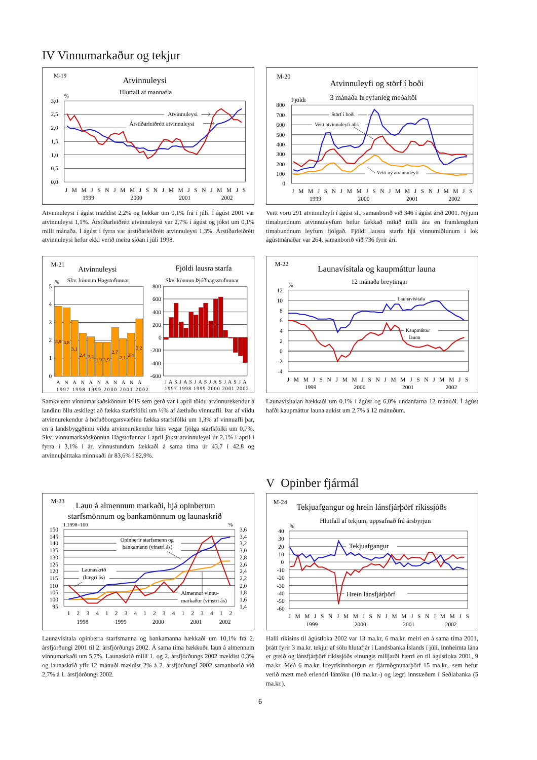IV Vinnumarkaður og tekjur
M-19
Atvinnuleysi
Hlutfall af mannafla
%
3,0
2,5
2,0
1,5
1,0
0,5
0,0
Atvinnuleysi
Árstíðarleiðrétt atvinnuleysi
J M M J S N J M M J S N J M M J S N J M M J S
1999
2000
2001
2002
Atvinnuleysi í ágúst mældist 2,2% og lækkar um 0,1% frá í júlí. Í ágúst 2001 var atvinnuleysi 1,1%. Árstíðarleiðrétt atvinnuleysi var 2,7% í ágúst og jókst um 0,1% milli mánaða. Í ágúst í fyrra var árstíðarleiðrétt atvinnuleysi 1,3%. Árstíðarleiðrétt atvinnuleysi hefur ekki verið meira síðan í júlí 1998.
M-20
Atvinnuleyfi og störf í boði
3 mánaða hreyfanleg meðaltöl
Fjöldi
800
700
600
500
400
300
200
100
0
Störf í boði
Veitt atvinnuleyfi alls
Veitt ný atvinnuleyfi
J M M J S N J M M J S N J M M J S N J M M J S
1999
2000
2001
2002
Veitt voru 291 atvinnuleyfi í ágúst sl., samanborið við 346 í ágúst árið 2001. Nýjum tímabundnum atvinnuleyfum hefur fækkað mikið milli ára en framlengdum tímabundnum leyfum fjölgað. Fjöldi lausra starfa hjá vinnumiðlunum í lok ágústmánaðar var 264, samanborið við 736 fyrir ári.
M-21
Atvinnuleysi
Fjöldi lausra starfa
%
Skv. könnun Hagstofunnar
Skv. könnun Þjóðhagsstofnunar
5
4
3
2
1
0
3,9
3,8
3,1
2,4
2,2
1,9
1,9
2,7
2,1
2,4
3,2
800
600
400
200
0
-200
-400
-600
A N A N A N A N A N A
1997 1998 1999 2000 2001 2002
J A S J A S J A S J A S J A S J A
1997 1998 1999 2000 2001 2002
Samkvæmt vinnumarkaðskönnun ÞHS sem gerð var í apríl töldu atvinnurekendur á landinu öllu æskilegt að fækka starfsfólki um ½% af áætluðu vinnuafli. Þar af vildu atvinnurekendur á höfuðborgarsvæðinu fækka starfsfólki um 1,3% af vinnuafli þar, en á landsbyggðinni vildu atvinnurekendur hins vegar fjölga starfsfólki um 0,7%. Skv. vinnumarkaðskönnun Hagstofunnar í apríl jókst atvinnuleysi úr 2,1% í apríl í fyrra í 3,1% í ár, vinnustundum fækkaði á sama tíma úr 43,7 í 42,8 og atvinnuþátttaka minnkaði úr 83,6% í 82,9%.
M-22
Launavísitala og kaupmáttur launa
12 mánaða breytingar
%
12
10
8
6
4
2
0
-2
-4
Launavísitala
Kaupmáttur
launa
J M M J S N J M M J S N J M M J S N J M M J S
1999
2000
2001
2002
Launavísitalan hækkaði um 0,1% í ágúst og 6,0% undanfarna 12 mánuði. Í ágúst hafði kaupmáttur launa aukist um 2,7% á 12 mánuðum.
V Opinber fjármál
M-23
Laun á almennum markaði, hjá opinberum
starfsmönnum og bankamönnum og launaskrið
1.1998=100
%
150
145
140
135
130
125
120
115
110
105
100
95
3,6
3,4
3,2
3,0
2,8
2,6
2,4
2,2
2,0
1,8
1,6
1,4
Opinberir starfsmenn og
bankamenn (vinstri ás)
Launaskrið
(hægri ás)
Almennur vinnu-
markaður (vinstri ás)
1 2 3 4 1 2 3 4 1 2 3 4 1 2 3 4 1 2
1998
1999
2000
2001
2002
Launavísitala opinberra starfsmanna og bankamanna hækkaði um 10,1% frá 2. ársfjórðungi 2001 til 2. ársfjórðungs 2002. Á sama tíma hækkuðu laun á almennum vinnumarkaði um 5,7%. Launaskrið milli 1. og 2. ársfjórðungs 2002 mældist 0,3% og launaskrið yfir 12 mánuði mældist 2% á 2. ársfjórðungi 2002 samanborið við 2,7% á 1. ársfjórðungi 2002.
M-24
Tekjuafgangur og hrein lánsfjárþörf ríkissjóðs
Hlutfall af tekjum, uppsafnað frá ársbyrjun
%
40
30
20
10
0
-10
-20
-30
-40
-50
-60
Tekjuafgangur
Hrein lánsfjárþörf
J M M J S N J M M J S N J M M J S N J M M J S
1999
2000
2001
2002
Halli ríkisins til ágústloka 2002 var 13 ma.kr, 6 ma.kr. meiri en á sama tíma 2001, þrátt fyrir 3 ma.kr. tekjur af sölu hlutafjár í Landsbanka Íslands í júlí. Innheimta lána er greið og lánsfjárþörf ríkissjóðs einungis milljarði hærri en til ágústloka 2001, 9 ma.kr. Með 6 ma.kr. lífeyrisinnborgun er fjármögnunarþörf 15 ma.kr., sem hefur verið mætt með erlendri lántöku (10 ma.kr.-) og lægri innstæðum í Seðlabanka (5 ma.kr.).
6